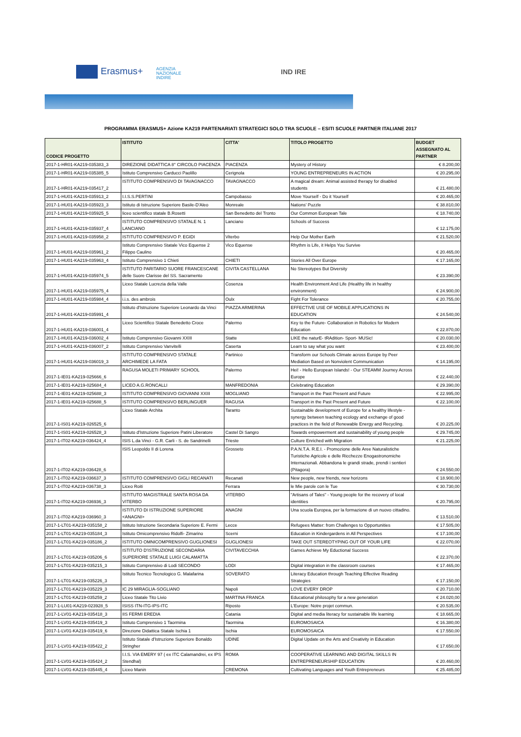Erasmus+
AGENZIA
NAZIONALE
INDIRE
IND IRE
PROGRAMMA ERASMUS+ Azione KA219 PARTENARIATI STRATEGICI SOLO TRA SCUOLE – ESITI SCUOLE PARTNER ITALIANE 2017
| CODICE PROGETTO | ISTITUTO | CITTA' | TITOLO PROGETTO | BUDGET ASSEGNATO AL PARTNER |
| --- | --- | --- | --- | --- |
| 2017-1-HR01-KA219-035383_3 | DIREZIONE DIDATTICA 8° CIRCOLO PIACENZA | PIACENZA | Mystery of History | € 8.200,00 |
| 2017-1-HR01-KA219-035385_5 | Istituto Comprensivo Carducci Paolillo | Cerignola | YOUNG ENTREPRENEURS IN ACTION | € 20.295,00 |
| 2017-1-HR01-KA219-035417_2 | ISTITUTO COMPRENSIVO DI TAVAGNACCO | TAVAGNACCO | A magical dream: Animal assisted therapy for disabled students | € 21.480,00 |
| 2017-1-HU01-KA219-035913_2 | I.I.S.S.PERTINI | Campobasso | Move Yourself - Do it Yourself | € 20.465,00 |
| 2017-1-HU01-KA219-035923_3 | Istituto di Istruzione Superiore Basile-D'Aleo | Monreale | Nations' Puzzle | € 38.810,00 |
| 2017-1-HU01-KA219-035925_5 | liceo scientifico statale B.Rosetti | San Benedetto del Tronto | Our Common European Tale | € 18.740,00 |
| 2017-1-HU01-KA219-035937_4 | ISTITUTO COMPRENSIVO STATALE N. 1 LANCIANO | Lanciano | Schools of Success | € 12.175,00 |
| 2017-1-HU01-KA219-035958_2 | ISTITUTO COMPRENSIVO P. EGIDI | Viterbo | Help Our Mother Earth | € 21.520,00 |
| 2017-1-HU01-KA219-035961_2 | Istituto Comprensivo Statale Vico Equense 2 Filippo Caulino | Vico Equense | Rhythm is Life, it Helps You Survive | € 20.465,00 |
| 2017-1-HU01-KA219-035963_4 | Istituto Comprensivo 1 Chieti | CHIETI | Stories All Over Europe | € 17.165,00 |
| 2017-1-HU01-KA219-035974_5 | ISTITUTO PARITARIO SUORE FRANCESCANE delle Suore Clarisse del SS. Sacramento | CIVITA CASTELLANA | No Stereotypes But Diversity | € 23.390,00 |
| 2017-1-HU01-KA219-035975_4 | Liceo Statale Lucrezia della Valle | Cosenza | Health Environment And Life (Healthy life in healthy environment) | € 24.900,00 |
| 2017-1-HU01-KA219-035984_4 | i.i.s. des ambrois | Oulx | Fight For Tolerance | € 20.755,00 |
| 2017-1-HU01-KA219-035991_4 | Istituto d'Istruzione Superiore Leonardo da Vinci | PIAZZA ARMERINA | EFFECTIVE USE OF MOBILE APPLICATIONS IN EDUCATION | € 24.540,00 |
| 2017-1-HU01-KA219-036001_4 | Liceo Scientifico Statale Benedetto Croce | Palermo | Key to the Future- Collaboration in Robotics for Modern Education | € 22.870,00 |
| 2017-1-HU01-KA219-036002_4 | Istituto Comprensivo Giovanni XXIII | Statte | LIKE the naturE- tRAdition- Sport- MUSic! | € 20.030,00 |
| 2017-1-HU01-KA219-036007_2 | Istituto Comprensivo Vanvitelli | Caserta | Learn to say what you want | € 23.400,00 |
| 2017-1-HU01-KA219-036019_3 | ISTITUTO COMPRENSIVO STATALE ARCHIMEDE LA FATA | Partinico | Transform our Schools Climate across Europe by Peer Mediation Based on Nonviolent Communication | € 14.195,00 |
| 2017-1-IE01-KA219-025666_6 | RAGUSA MOLETI PRIMARY SCHOOL | Palermo | Hei! - Hello European Islands! - Our STEAMM Journey Across Europe | € 22.440,00 |
| 2017-1-IE01-KA219-025684_4 | LICEO A.G.RONCALLI | MANFREDONIA | Celebrating Education | € 29.390,00 |
| 2017-1-IE01-KA219-025688_3 | ISTITUTO COMPRENSIVO GIOVANNI XXIII | MOGLIANO | Transport in the Past Present and Future | € 22.995,00 |
| 2017-1-IE01-KA219-025688_5 | ISTITUTO COMPRENSIVO BERLINGUER | RAGUSA | Transport in the Past Present and Future | € 22.100,00 |
| 2017-1-IS01-KA219-026525_6 | Liceo Statale Archita | Taranto | Sustainable development of Europe for a healthy lifestyle - synergy between teaching ecology and exchange of good practices in the field of Renewable Energy and Recycling. | € 20.225,00 |
| 2017-1-IS01-KA219-026528_3 | Istituto d'Istruzione Superiore Patini Liberatore | Castel Di Sangro | Towards empowerment and sustainability of young people | € 29.745,00 |
| 2017-1-IT02-KA219-036424_4 | ISIS L.da Vinci - G.R. Carli - S. de Sandrinelli | Trieste | Culture Enriched with Migration | € 21.225,00 |
| 2017-1-IT02-KA219-036428_6 | ISIS Leopoldo II di Lorena | Grosseto | P.A.N.T.A. R.E.I. - Promozione delle Aree Naturalistiche Turistiche Agricole e delle Ricchezze Enogastronomiche Internazionali. Abbandona le grandi strade, prendi i sentieri (Pitagora) | € 24.550,00 |
| 2017-1-IT02-KA219-036637_3 | ISTITUTO COMPRENSIVO GIGLI RECANATI | Recanati | New people, new friends, new horizons | € 18.900,00 |
| 2017-1-IT02-KA219-036738_3 | Liceo Roiti | Ferrara | le Mie parole con le Tue | € 30.730,00 |
| 2017-1-IT02-KA219-036936_3 | ISTITUTO MAGISTRALE SANTA ROSA DA VITERBO | VITERBO | "Artisans of Tales" - Young people for the recovery of local identities | € 20.795,00 |
| 2017-1-IT02-KA219-036960_3 | ISTITUTO DI ISTRUZIONE SUPERIORE <ANAGNI> | ANAGNI | Una scuola Europea, per la formazione di un nuovo cittadino. | € 13.510,00 |
| 2017-1-LT01-KA219-035158_2 | Istituto Istruzione Secondaria Superiore E. Fermi | Lecce | Refugees Matter: from Challenges to Opportunities | € 17.505,00 |
| 2017-1-LT01-KA219-035184_3 | Istituto Omicomprensivo Ridolfi- Zimarino | Scerni | Education in Kindergardens in All Perspectives | € 17.100,00 |
| 2017-1-LT01-KA219-035186_2 | ISTITUTO OMNICOMPRENSIVO GUGLIONESI | GUGLIONESI | TAKE OUT STEREOTYPING OUT OF YOUR LIFE | € 22.070,00 |
| 2017-1-LT01-KA219-035206_6 | ISTITUTO D'ISTRUZIONE SECONDARIA SUPERIORE STATALE LUIGI CALAMATTA | CIVITAVECCHIA | Games Achieve My Eductional Success | € 22.370,00 |
| 2017-1-LT01-KA219-035215_3 | Istituto Comprensivo di Lodi SECONDO | LODI | Digital integration in the classroom courses | € 17.465,00 |
| 2017-1-LT01-KA219-035226_3 | Istituto Tecnico Tecnologico G. Malafarina | SOVERATO | Literacy Education through Teaching Effective Reading Strategies | € 17.150,00 |
| 2017-1-LT01-KA219-035229_3 | IC 29 MIRAGLIA-SOGLIANO | Napoli | LOVE EVERY DROP | € 20.710,00 |
| 2017-1-LT01-KA219-035259_2 | Liceo Statale Tito Livio | MARTINA FRANCA | Educational philosophy for a new generation | € 24.020,00 |
| 2017-1-LU01-KA219-023928_5 | ISISS ITN-ITG-IPS-ITC | Riposto | L'Europe: Notre projet commun. | € 20.535,00 |
| 2017-1-LV01-KA219-035418_3 | IIS FERMI EREDIA | Catania | Digital and media literacy for sustainable life learning | € 18.665,00 |
| 2017-1-LV01-KA219-035419_3 | Istituto Comprensivo 1 Taormina | Taormina | EUROMOSAICA | € 16.380,00 |
| 2017-1-LV01-KA219-035419_6 | Direzione Didattica Statale Ischia 1 | Ischia | EUROMOSAICA | € 17.550,00 |
| 2017-1-LV01-KA219-035422_2 | Istituto Statale d'Istruzione Superiore Bonaldo Stringher | UDINE | Digital Update on the Arts and Creativity in Education | € 17.650,00 |
| 2017-1-LV01-KA219-035424_2 | I.I.S. VIA EMERY 97 ( ex ITC Calamandrei, ex IPS Stendhal) | ROMA | COOPERATIVE LEARNING AND DIGITAL SKILLS IN ENTREPRENEURSHIP EDUCATION | € 20.460,00 |
| 2017-1-LV01-KA219-035445_4 | Liceo Manin | CREMONA | Cultivating Languages and Youth Entrepreneurs | € 25.485,00 |